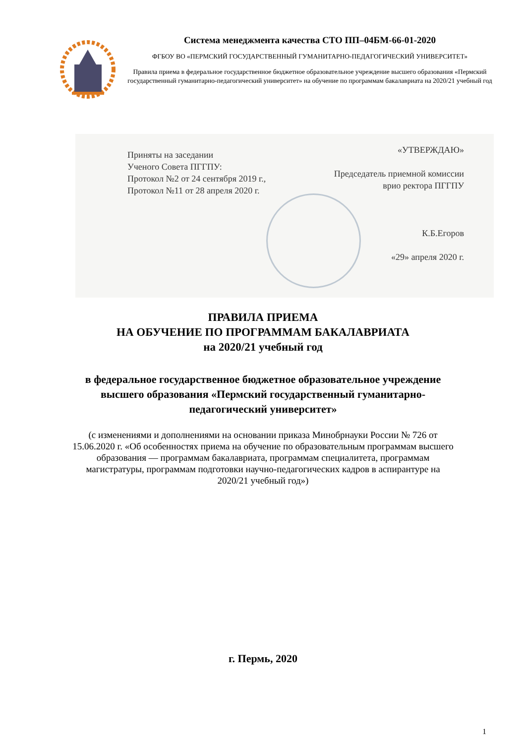Система менеджмента качества СТО ПП–04БМ-66-01-2020
ФГБОУ ВО «ПЕРМСКИЙ ГОСУДАРСТВЕННЫЙ ГУМАНИТАРНО-ПЕДАГОГИЧЕСКИЙ УНИВЕРСИТЕТ»
Правила приема в федеральное государственное бюджетное образовательное учреждение высшего образования «Пермский государственный гуманитарно-педагогический университет» на обучение по программам бакалавриата на 2020/21 учебный год
Приняты на заседании
Ученого Совета ПГГПУ:
Протокол №2 от 24 сентября 2019 г.,
Протокол №11 от 28 апреля 2020 г.
«УТВЕРЖДАЮ»
Председатель приемной комиссии
врио ректора ПГГПУ
К.Б.Егоров
«29» апреля 2020 г.
ПРАВИЛА ПРИЕМА
НА ОБУЧЕНИЕ ПО ПРОГРАММАМ БАКАЛАВРИАТА
на 2020/21 учебный год
в федеральное государственное бюджетное образовательное учреждение высшего образования «Пермский государственный гуманитарно-педагогический университет»
(с изменениями и дополнениями на основании приказа Минобрнауки России № 726 от 15.06.2020 г. «Об особенностях приема на обучение по образовательным программам высшего образования — программам бакалавриата, программам специалитета, программам магистратуры, программам подготовки научно-педагогических кадров в аспирантуре на 2020/21 учебный год»)
г. Пермь, 2020
1